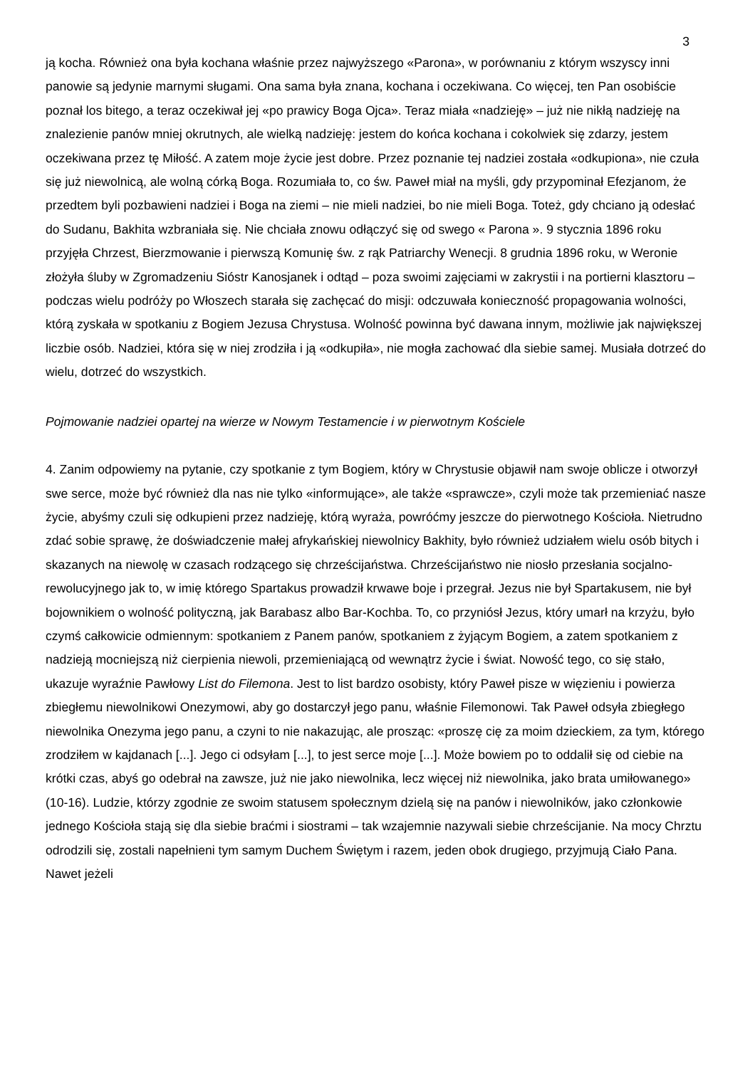3
ją kocha. Również ona była kochana właśnie przez najwyższego «Parona», w porównaniu z którym wszyscy inni panowie są jedynie marnymi sługami. Ona sama była znana, kochana i oczekiwana. Co więcej, ten Pan osobiście poznał los bitego, a teraz oczekiwał jej «po prawicy Boga Ojca». Teraz miała «nadzieję» – już nie nikłą nadzieję na znalezienie panów mniej okrutnych, ale wielką nadzieję: jestem do końca kochana i cokolwiek się zdarzy, jestem oczekiwana przez tę Miłość. A zatem moje życie jest dobre. Przez poznanie tej nadziei została «odkupiona», nie czuła się już niewolnicą, ale wolną córką Boga. Rozumiała to, co św. Paweł miał na myśli, gdy przypominał Efezjanom, że przedtem byli pozbawieni nadziei i Boga na ziemi – nie mieli nadziei, bo nie mieli Boga. Toteż, gdy chciano ją odesłać do Sudanu, Bakhita wzbraniała się. Nie chciała znowu odłączyć się od swego « Parona ». 9 stycznia 1896 roku przyjęła Chrzest, Bierzmowanie i pierwszą Komunię św. z rąk Patriarchy Wenecji. 8 grudnia 1896 roku, w Weronie złożyła śluby w Zgromadzeniu Sióstr Kanosjanek i odtąd – poza swoimi zajęciami w zakrystii i na portierni klasztoru – podczas wielu podróży po Włoszech starała się zachęcać do misji: odczuwała konieczność propagowania wolności, którą zyskała w spotkaniu z Bogiem Jezusa Chrystusa. Wolność powinna być dawana innym, możliwie jak największej liczbie osób. Nadziei, która się w niej zrodziła i ją «odkupiła», nie mogła zachować dla siebie samej. Musiała dotrzeć do wielu, dotrzeć do wszystkich.
Pojmowanie nadziei opartej na wierze w Nowym Testamencie i w pierwotnym Kościele
4. Zanim odpowiemy na pytanie, czy spotkanie z tym Bogiem, który w Chrystusie objawił nam swoje oblicze i otworzył swe serce, może być również dla nas nie tylko «informujące», ale także «sprawcze», czyli może tak przemieniać nasze życie, abyśmy czuli się odkupieni przez nadzieję, którą wyraża, powróćmy jeszcze do pierwotnego Kościoła. Nietrudno zdać sobie sprawę, że doświadczenie małej afrykańskiej niewolnicy Bakhity, było również udziałem wielu osób bitych i skazanych na niewolę w czasach rodzącego się chrześcijaństwa. Chrześcijaństwo nie niosło przesłania socjalno-rewolucyjnego jak to, w imię którego Spartakus prowadził krwawe boje i przegrał. Jezus nie był Spartakusem, nie był bojownikiem o wolność polityczną, jak Barabasz albo Bar-Kochba. To, co przyniósł Jezus, który umarł na krzyżu, było czymś całkowicie odmiennym: spotkaniem z Panem panów, spotkaniem z żyjącym Bogiem, a zatem spotkaniem z nadzieją mocniejszą niż cierpienia niewoli, przemieniającą od wewnątrz życie i świat. Nowość tego, co się stało, ukazuje wyraźnie Pawłowy List do Filemona. Jest to list bardzo osobisty, który Paweł pisze w więzieniu i powierza zbiegłemu niewolnikowi Onezymowi, aby go dostarczył jego panu, właśnie Filemonowi. Tak Paweł odsyła zbiegłego niewolnika Onezyma jego panu, a czyni to nie nakazując, ale prosząc: «proszę cię za moim dzieckiem, za tym, którego zrodziłem w kajdanach [...]. Jego ci odsyłam [...], to jest serce moje [...]. Może bowiem po to oddalił się od ciebie na krótki czas, abyś go odebrał na zawsze, już nie jako niewolnika, lecz więcej niż niewolnika, jako brata umiłowanego» (10-16). Ludzie, którzy zgodnie ze swoim statusem społecznym dzielą się na panów i niewolników, jako członkowie jednego Kościoła stają się dla siebie braćmi i siostrami – tak wzajemnie nazywali siebie chrześcijanie. Na mocy Chrztu odrodzili się, zostali napełnieni tym samym Duchem Świętym i razem, jeden obok drugiego, przyjmują Ciało Pana. Nawet jeżeli